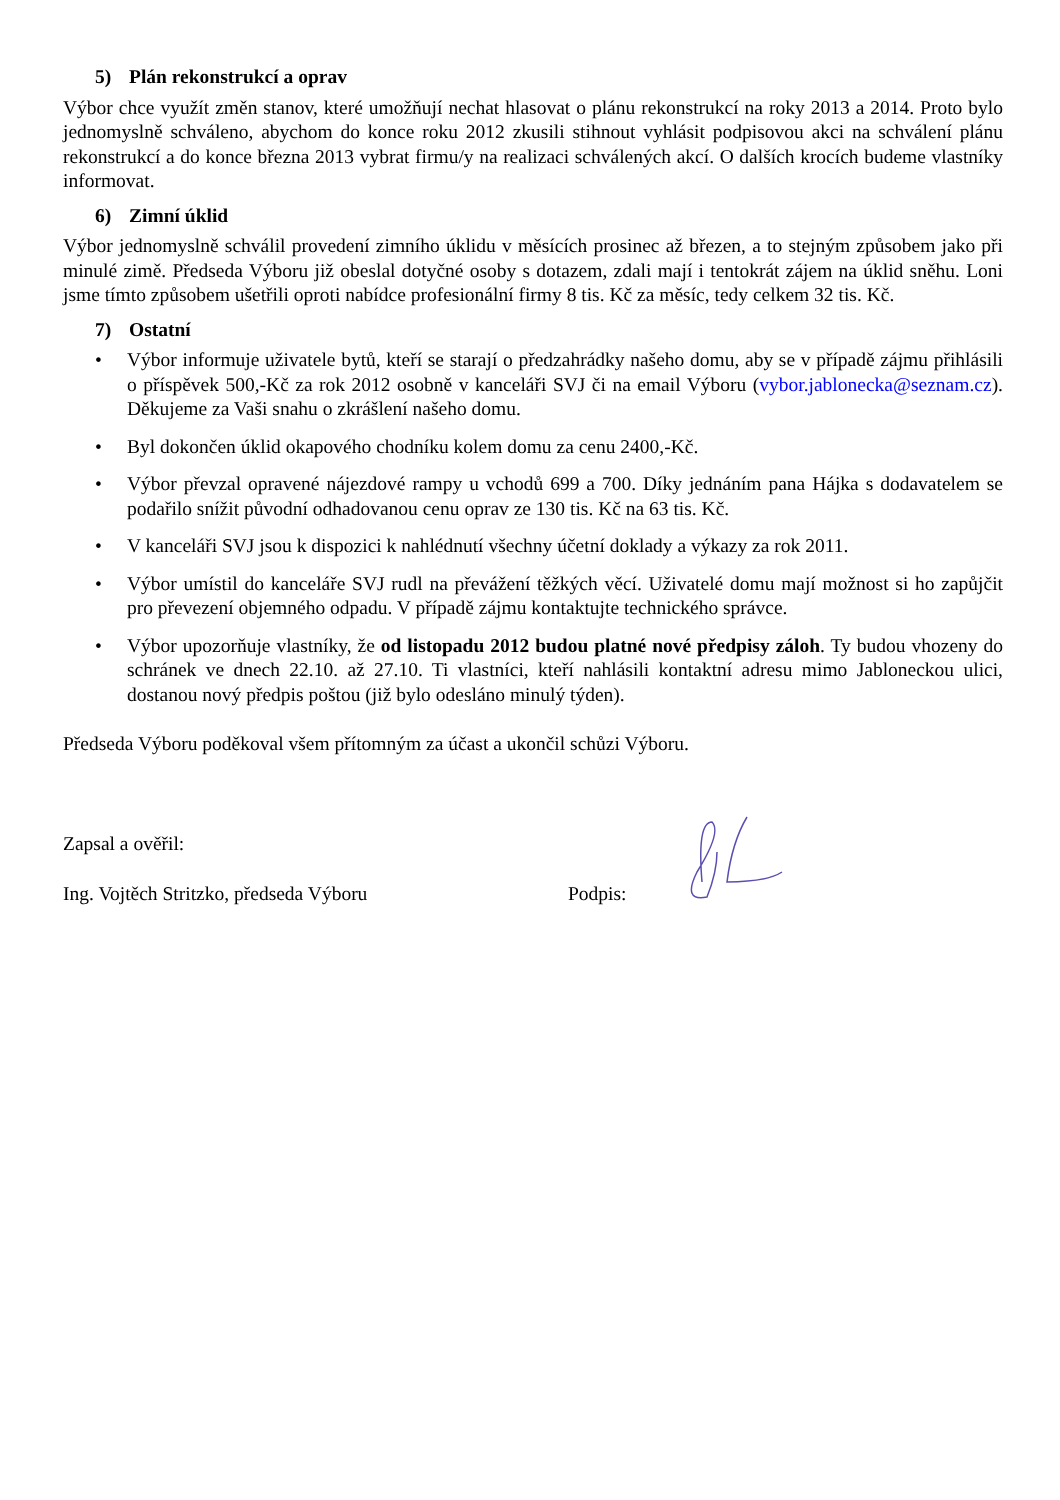5) Plán rekonstrukcí a oprav
Výbor chce využít změn stanov, které umožňují nechat hlasovat o plánu rekonstrukcí na roky 2013 a 2014. Proto bylo jednomyslně schváleno, abychom do konce roku 2012 zkusili stihnout vyhlásit podpisovou akci na schválení plánu rekonstrukcí a do konce března 2013 vybrat firmu/y na realizaci schválených akcí. O dalších krocích budeme vlastníky informovat.
6) Zimní úklid
Výbor jednomyslně schválil provedení zimního úklidu v měsících prosinec až březen, a to stejným způsobem jako při minulé zimě. Předseda Výboru již obeslal dotyčné osoby s dotazem, zdali mají i tentokrát zájem na úklid sněhu. Loni jsme tímto způsobem ušetřili oproti nabídce profesionální firmy 8 tis. Kč za měsíc, tedy celkem 32 tis. Kč.
7) Ostatní
• Výbor informuje uživatele bytů, kteří se starají o předzahrádky našeho domu, aby se v případě zájmu přihlásili o příspěvek 500,-Kč za rok 2012 osobně v kanceláři SVJ či na email Výboru (vybor.jablonecka@seznam.cz). Děkujeme za Vaši snahu o zkrášlení našeho domu.
• Byl dokončen úklid okapového chodníku kolem domu za cenu 2400,-Kč.
• Výbor převzal opravené nájezdové rampy u vchodů 699 a 700. Díky jednáním pana Hájka s dodavatelem se podařilo snížit původní odhadovanou cenu oprav ze 130 tis. Kč na 63 tis. Kč.
• V kanceláři SVJ jsou k dispozici k nahlédnutí všechny účetní doklady a výkazy za rok 2011.
• Výbor umístil do kanceláře SVJ rudl na převážení těžkých věcí. Uživatelé domu mají možnost si ho zapůjčit pro převezení objemného odpadu. V případě zájmu kontaktujte technického správce.
• Výbor upozorňuje vlastníky, že od listopadu 2012 budou platné nové předpisy záloh. Ty budou vhozeny do schránek ve dnech 22.10. až 27.10. Ti vlastníci, kteří nahlásili kontaktní adresu mimo Jabloneckou ulici, dostanou nový předpis poštou (již bylo odesláno minulý týden).
Předseda Výboru poděkoval všem přítomným za účast a ukončil schůzi Výboru.
Zapsal a ověřil:
Ing. Vojtěch Stritzko, předseda Výboru Podpis: